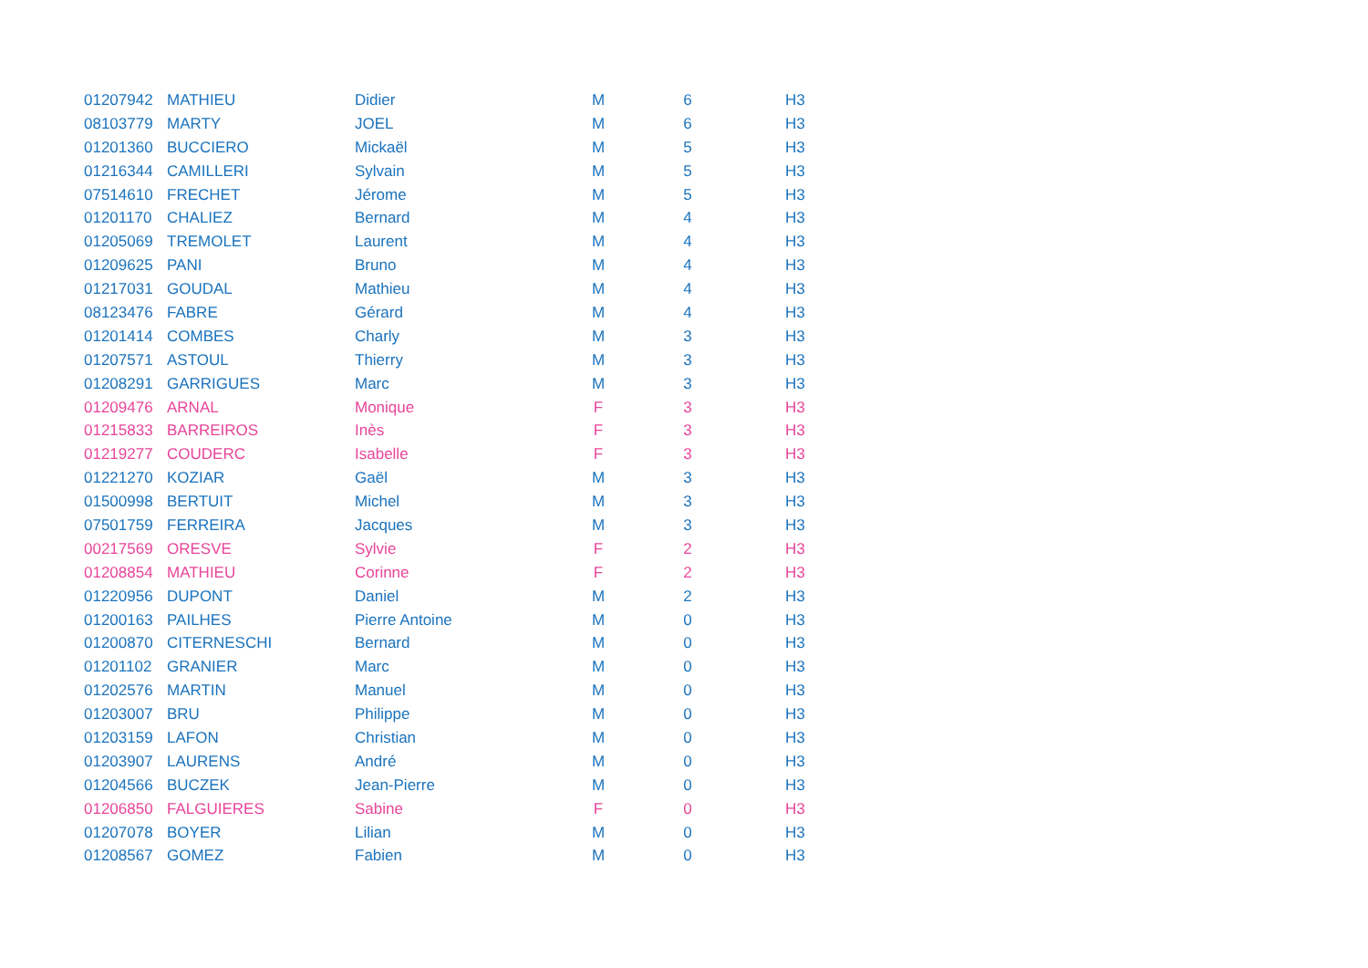| 01207942 | MATHIEU | Didier | M | 6 | H3 |
| 08103779 | MARTY | JOEL | M | 6 | H3 |
| 01201360 | BUCCIERO | Mickaël | M | 5 | H3 |
| 01216344 | CAMILLERI | Sylvain | M | 5 | H3 |
| 07514610 | FRECHET | Jérome | M | 5 | H3 |
| 01201170 | CHALIEZ | Bernard | M | 4 | H3 |
| 01205069 | TREMOLET | Laurent | M | 4 | H3 |
| 01209625 | PANI | Bruno | M | 4 | H3 |
| 01217031 | GOUDAL | Mathieu | M | 4 | H3 |
| 08123476 | FABRE | Gérard | M | 4 | H3 |
| 01201414 | COMBES | Charly | M | 3 | H3 |
| 01207571 | ASTOUL | Thierry | M | 3 | H3 |
| 01208291 | GARRIGUES | Marc | M | 3 | H3 |
| 01209476 | ARNAL | Monique | F | 3 | H3 |
| 01215833 | BARREIROS | Inès | F | 3 | H3 |
| 01219277 | COUDERC | Isabelle | F | 3 | H3 |
| 01221270 | KOZIAR | Gaël | M | 3 | H3 |
| 01500998 | BERTUIT | Michel | M | 3 | H3 |
| 07501759 | FERREIRA | Jacques | M | 3 | H3 |
| 00217569 | ORESVE | Sylvie | F | 2 | H3 |
| 01208854 | MATHIEU | Corinne | F | 2 | H3 |
| 01220956 | DUPONT | Daniel | M | 2 | H3 |
| 01200163 | PAILHES | Pierre Antoine | M | 0 | H3 |
| 01200870 | CITERNESCHI | Bernard | M | 0 | H3 |
| 01201102 | GRANIER | Marc | M | 0 | H3 |
| 01202576 | MARTIN | Manuel | M | 0 | H3 |
| 01203007 | BRU | Philippe | M | 0 | H3 |
| 01203159 | LAFON | Christian | M | 0 | H3 |
| 01203907 | LAURENS | André | M | 0 | H3 |
| 01204566 | BUCZEK | Jean-Pierre | M | 0 | H3 |
| 01206850 | FALGUIERES | Sabine | F | 0 | H3 |
| 01207078 | BOYER | Lilian | M | 0 | H3 |
| 01208567 | GOMEZ | Fabien | M | 0 | H3 |